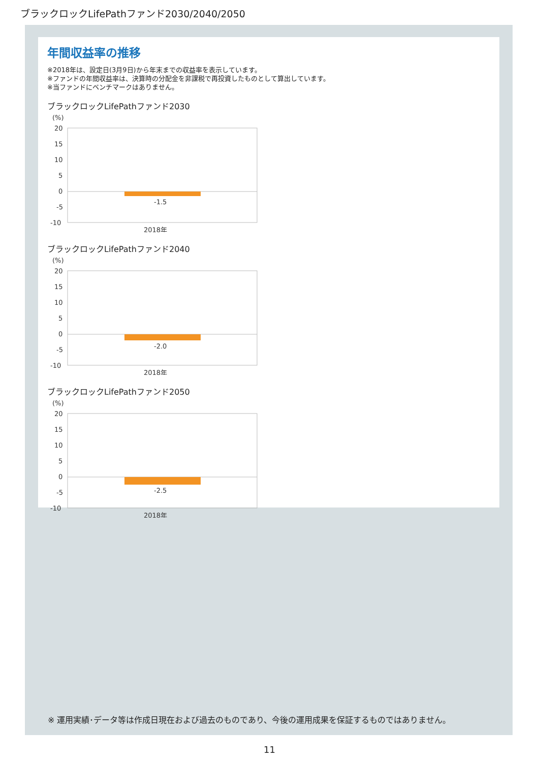ブラックロックLifePathファンド2030/2040/2050
年間収益率の推移
※2018年は、設定日(3月9日)から年末までの収益率を表示しています。
※ファンドの年間収益率は、決算時の分配金を非課税で再投資したものとして算出しています。
※当ファンドにベンチマークはありません。
ブラックロックLifePathファンド2030
(%)
20
15
10
5
0
-5
-10
-1.5
2018年
ブラックロックLifePathファンド2040
(%)
20
15
10
5
0
-5
-10
-2.0
2018年
ブラックロックLifePathファンド2050
(%)
20
15
10
5
0
-5
-10
-2.5
2018年
※ 運用実績･データ等は作成日現在および過去のものであり、今後の運用成果を保証するものではありません。
11